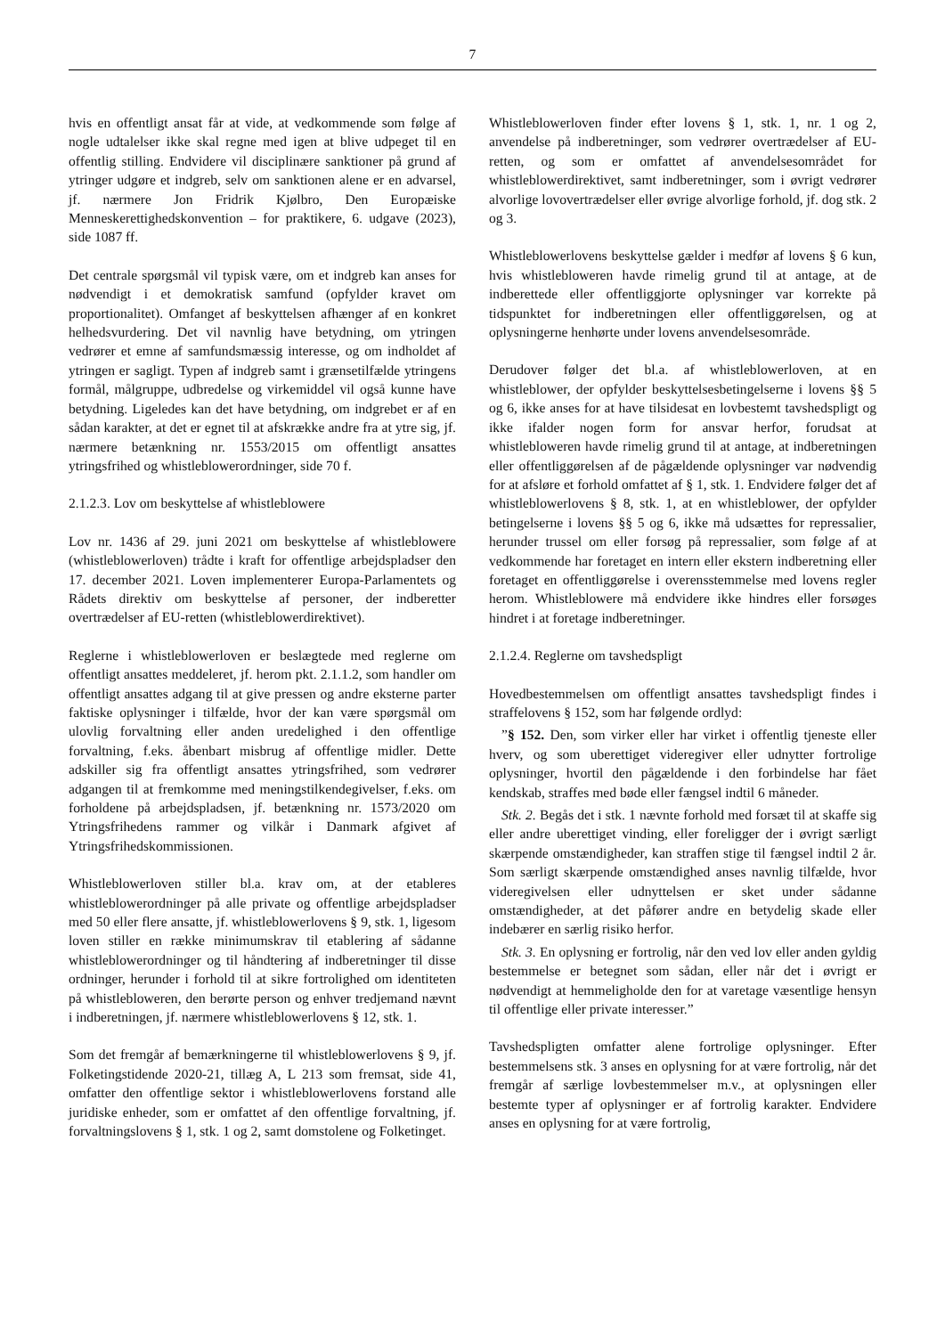7
hvis en offentligt ansat får at vide, at vedkommende som følge af nogle udtalelser ikke skal regne med igen at blive udpeget til en offentlig stilling. Endvidere vil disciplinære sanktioner på grund af ytringer udgøre et indgreb, selv om sanktionen alene er en advarsel, jf. nærmere Jon Fridrik Kjølbro, Den Europæiske Menneskerettighedskonvention – for praktikere, 6. udgave (2023), side 1087 ff.
Det centrale spørgsmål vil typisk være, om et indgreb kan anses for nødvendigt i et demokratisk samfund (opfylder kravet om proportionalitet). Omfanget af beskyttelsen afhænger af en konkret helhedsvurdering. Det vil navnlig have betydning, om ytringen vedrører et emne af samfundsmæssig interesse, og om indholdet af ytringen er sagligt. Typen af indgreb samt i grænsetilfælde ytringens formål, målgruppe, udbredelse og virkemiddel vil også kunne have betydning. Ligeledes kan det have betydning, om indgrebet er af en sådan karakter, at det er egnet til at afskrække andre fra at ytre sig, jf. nærmere betænkning nr. 1553/2015 om offentligt ansattes ytringsfrihed og whistleblowerordninger, side 70 f.
2.1.2.3. Lov om beskyttelse af whistleblowere
Lov nr. 1436 af 29. juni 2021 om beskyttelse af whistleblowere (whistleblowerloven) trådte i kraft for offentlige arbejdspladser den 17. december 2021. Loven implementerer Europa-Parlamentets og Rådets direktiv om beskyttelse af personer, der indberetter overtrædelser af EU-retten (whistleblowerdirektivet).
Reglerne i whistleblowerloven er beslægtede med reglerne om offentligt ansattes meddeleret, jf. herom pkt. 2.1.1.2, som handler om offentligt ansattes adgang til at give pressen og andre eksterne parter faktiske oplysninger i tilfælde, hvor der kan være spørgsmål om ulovlig forvaltning eller anden uredelighed i den offentlige forvaltning, f.eks. åbenbart misbrug af offentlige midler. Dette adskiller sig fra offentligt ansattes ytringsfrihed, som vedrører adgangen til at fremkomme med meningstilkendegivelser, f.eks. om forholdene på arbejdspladsen, jf. betænkning nr. 1573/2020 om Ytringsfrihedens rammer og vilkår i Danmark afgivet af Ytringsfrihedskommissionen.
Whistleblowerloven stiller bl.a. krav om, at der etableres whistleblowerordninger på alle private og offentlige arbejdspladser med 50 eller flere ansatte, jf. whistleblowerlovens § 9, stk. 1, ligesom loven stiller en række minimumskrav til etablering af sådanne whistleblowerordninger og til håndtering af indberetninger til disse ordninger, herunder i forhold til at sikre fortrolighed om identiteten på whistlebloweren, den berørte person og enhver tredjemand nævnt i indberetningen, jf. nærmere whistleblowerlovens § 12, stk. 1.
Som det fremgår af bemærkningerne til whistleblowerlovens § 9, jf. Folketingstidende 2020-21, tillæg A, L 213 som fremsat, side 41, omfatter den offentlige sektor i whistleblowerlovens forstand alle juridiske enheder, som er omfattet af den offentlige forvaltning, jf. forvaltningslovens § 1, stk. 1 og 2, samt domstolene og Folketinget.
Whistleblowerloven finder efter lovens § 1, stk. 1, nr. 1 og 2, anvendelse på indberetninger, som vedrører overtrædelser af EU-retten, og som er omfattet af anvendelsesområdet for whistleblowerdirektivet, samt indberetninger, som i øvrigt vedrører alvorlige lovovertrædelser eller øvrige alvorlige forhold, jf. dog stk. 2 og 3.
Whistleblowerlovens beskyttelse gælder i medfør af lovens § 6 kun, hvis whistlebloweren havde rimelig grund til at antage, at de indberettede eller offentliggjorte oplysninger var korrekte på tidspunktet for indberetningen eller offentliggørelsen, og at oplysningerne henhørte under lovens anvendelsesområde.
Derudover følger det bl.a. af whistleblowerloven, at en whistleblower, der opfylder beskyttelsesbetingelserne i lovens §§ 5 og 6, ikke anses for at have tilsidesat en lovbestemt tavshedspligt og ikke ifalder nogen form for ansvar herfor, forudsat at whistlebloweren havde rimelig grund til at antage, at indberetningen eller offentliggørelsen af de pågældende oplysninger var nødvendig for at afsløre et forhold omfattet af § 1, stk. 1. Endvidere følger det af whistleblowerlovens § 8, stk. 1, at en whistleblower, der opfylder betingelserne i lovens §§ 5 og 6, ikke må udsættes for repressalier, herunder trussel om eller forsøg på repressalier, som følge af at vedkommende har foretaget en intern eller ekstern indberetning eller foretaget en offentliggørelse i overensstemmelse med lovens regler herom. Whistleblowere må endvidere ikke hindres eller forsøges hindret i at foretage indberetninger.
2.1.2.4. Reglerne om tavshedspligt
Hovedbestemmelsen om offentligt ansattes tavshedspligt findes i straffelovens § 152, som har følgende ordlyd:
”§ 152. Den, som virker eller har virket i offentlig tjeneste eller hverv, og som uberettiget videregiver eller udnytter fortrolige oplysninger, hvortil den pågældende i den forbindelse har fået kendskab, straffes med bøde eller fængsel indtil 6 måneder.
Stk. 2. Begås det i stk. 1 nævnte forhold med forsæt til at skaffe sig eller andre uberettiget vinding, eller foreligger der i øvrigt særligt skærpende omstændigheder, kan straffen stige til fængsel indtil 2 år. Som særligt skærpende omstændighed anses navnlig tilfælde, hvor videregivelsen eller udnyttelsen er sket under sådanne omstændigheder, at det påfører andre en betydelig skade eller indebærer en særlig risiko herfor.
Stk. 3. En oplysning er fortrolig, når den ved lov eller anden gyldig bestemmelse er betegnet som sådan, eller når det i øvrigt er nødvendigt at hemmeligholde den for at varetage væsentlige hensyn til offentlige eller private interesser.”
Tavshedspligten omfatter alene fortrolige oplysninger. Efter bestemmelsens stk. 3 anses en oplysning for at være fortrolig, når det fremgår af særlige lovbestemmelser m.v., at oplysningen eller bestemte typer af oplysninger er af fortrolig karakter. Endvidere anses en oplysning for at være fortrolig,